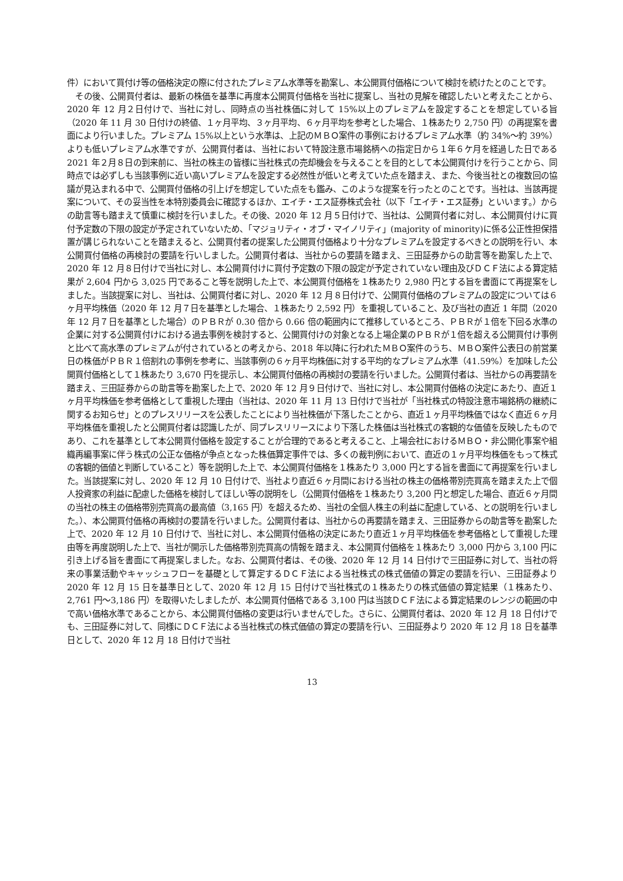件）において買付け等の価格決定の際に付されたプレミアム水準等を勘案し、本公開買付価格について検討を続けたとのことです。
　その後、公開買付者は、最新の株価を基準に再度本公開買付価格を当社に提案し、当社の見解を確認したいと考えたことから、2020 年 12 月２日付けで、当社に対し、同時点の当社株価に対して 15%以上のプレミアムを設定することを想定している旨（2020 年 11 月 30 日付けの終値、１ヶ月平均、３ヶ月平均、６ヶ月平均を参考とした場合、１株あたり 2,750 円）の再提案を書面により行いました。プレミアム 15%以上という水準は、上記のＭＢＯ案件の事例におけるプレミアム水準（約 34%～約 39%）よりも低いプレミアム水準ですが、公開買付者は、当社において特設注意市場銘柄への指定日から１年６ケ月を経過した日である 2021 年２月８日の到来前に、当社の株主の皆様に当社株式の売却機会を与えることを目的として本公開買付けを行うことから、同時点では必ずしも当該事例に近い高いプレミアムを設定する必然性が低いと考えていた点を踏まえ、また、今後当社との複数回の協議が見込まれる中で、公開買付価格の引上げを想定していた点をも鑑み、このような提案を行ったとのことです。当社は、当該再提案について、その妥当性を本特別委員会に確認するほか、エイチ・エス証券株式会社（以下「エイチ・エス証券」といいます。）からの助言等も踏まえて慎重に検討を行いました。その後、2020 年 12 月５日付けで、当社は、公開買付者に対し、本公開買付けに買付予定数の下限の設定が予定されていないため、「マジョリティ・オブ・マイノリティ」(majority of minority)に係る公正性担保措置が講じられないことを踏まえると、公開買付者の提案した公開買付価格より十分なプレミアムを設定するべきとの説明を行い、本公開買付価格の再検討の要請を行いしました。公開買付者は、当社からの要請を踏まえ、三田証券からの助言等を勘案した上で、2020 年 12 月８日付けで当社に対し、本公開買付けに買付予定数の下限の設定が予定されていない理由及びＤＣＦ法による算定結果が 2,604 円から 3,025 円であること等を説明した上で、本公開買付価格を１株あたり 2,980 円とする旨を書面にて再提案をしました。当該提案に対し、当社は、公開買付者に対し、2020 年 12 月８日付けで、公開買付価格のプレミアムの設定については６ヶ月平均株価（2020 年 12 月７日を基準とした場合、１株あたり 2,592 円）を重視していること、及び当社の直近 1 年間（2020 年 12 月７日を基準とした場合）のＰＢＲが 0.30 倍から 0.66 倍の範囲内にて推移しているところ、ＰＢＲが１倍を下回る水準の企業に対する公開買付けにおける過去事例を検討すると、公開買付けの対象となる上場企業のＰＢＲが１倍を超える公開買付け事例と比べて高水準のプレミアムが付されているとの考えから、2018 年以降に行われたＭＢＯ案件のうち、ＭＢＯ案件公表日の前営業日の株価がＰＢＲ１倍割れの事例を参考に、当該事例の６ヶ月平均株価に対する平均的なプレミアム水準（41.59%）を加味した公開買付価格として１株あたり 3,670 円を提示し、本公開買付価格の再検討の要請を行いました。公開買付者は、当社からの再要請を踏まえ、三田証券からの助言等を勘案した上で、2020 年 12 月９日付けで、当社に対し、本公開買付価格の決定にあたり、直近１ヶ月平均株価を参考価格として重視した理由（当社は、2020 年 11 月 13 日付けで当社が「当社株式の特設注意市場銘柄の継続に関するお知らせ」とのプレスリリースを公表したことにより当社株価が下落したことから、直近１ヶ月平均株価ではなく直近６ヶ月平均株価を重視したと公開買付者は認識したが、同プレスリリースにより下落した株価は当社株式の客観的な価値を反映したものであり、これを基準として本公開買付価格を設定することが合理的であると考えること、上場会社におけるＭＢＯ・非公開化事案や組織再編事案に伴う株式の公正な価格が争点となった株価算定事件では、多くの裁判例において、直近の１ヶ月平均株価をもって株式の客観的価値と判断していること）等を説明した上で、本公開買付価格を１株あたり 3,000 円とする旨を書面にて再提案を行いました。当該提案に対し、2020 年 12 月 10 日付けで、当社より直近６ヶ月間における当社の株主の価格帯別売買高を踏まえた上で個人投資家の利益に配慮した価格を検討してほしい等の説明をし（公開買付価格を１株あたり 3,200 円と想定した場合、直近６ヶ月間の当社の株主の価格帯別売買高の最高値（3,165 円）を超えるため、当社の全個人株主の利益に配慮している、との説明を行いました。）、本公開買付価格の再検討の要請を行いました。公開買付者は、当社からの再要請を踏まえ、三田証券からの助言等を勘案した上で、2020 年 12 月 10 日付けで、当社に対し、本公開買付価格の決定にあたり直近１ヶ月平均株価を参考価格として重視した理由等を再度説明した上で、当社が開示した価格帯別売買高の情報を踏まえ、本公開買付価格を１株あたり 3,000 円から 3,100 円に引き上げる旨を書面にて再提案しました。なお、公開買付者は、その後、2020 年 12 月 14 日付けで三田証券に対して、当社の将来の事業活動やキャッシュフローを基礎として算定するＤＣＦ法による当社株式の株式価値の算定の要請を行い、三田証券より 2020 年 12 月 15 日を基準日として、2020 年 12 月 15 日付けで当社株式の１株あたりの株式価値の算定結果（１株あたり、2,761 円～3,186 円）を取得いたしましたが、本公開買付価格である 3,100 円は当該ＤＣＦ法による算定結果のレンジの範囲の中で高い価格水準であることから、本公開買付価格の変更は行いませんでした。さらに、公開買付者は、2020 年 12 月 18 日付けでも、三田証券に対して、同様にＤＣＦ法による当社株式の株式価値の算定の要請を行い、三田証券より 2020 年 12 月 18 日を基準日として、2020 年 12 月 18 日付けで当社
13